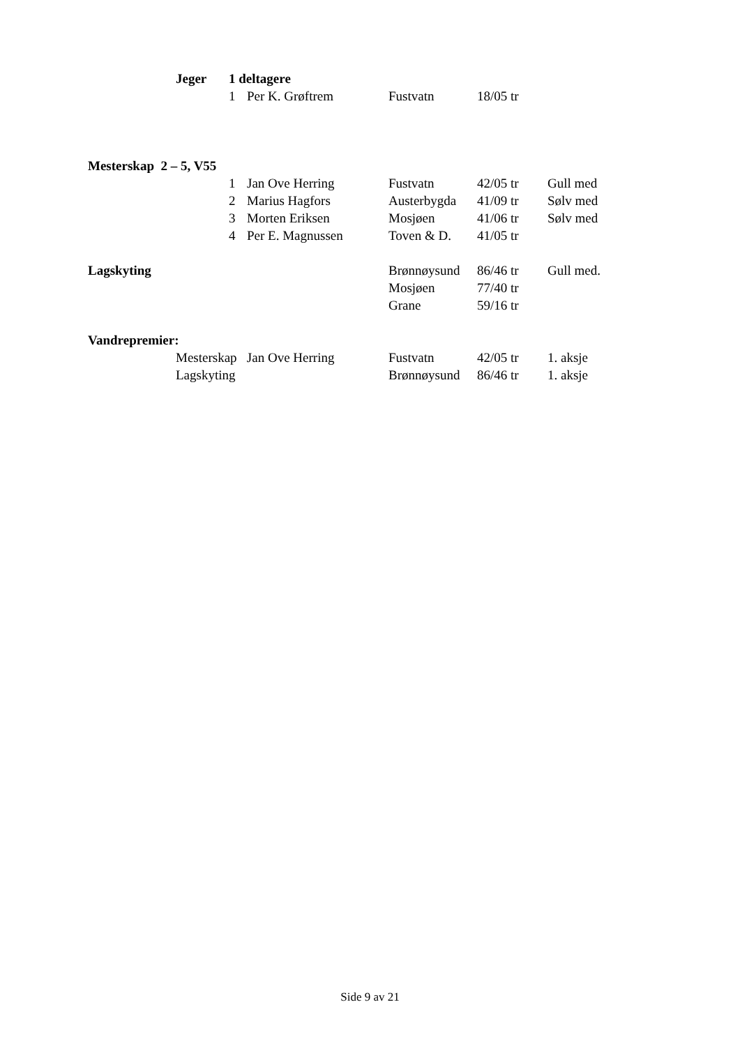| | Jeger | 1 deltagere | | | | |
| | | 1 | Per K. Grøftrem | Fustvatn | 18/05 tr | |
| Mesterskap 2 – 5, V55 | | | | | | |
| | | 1 | Jan Ove Herring | Fustvatn | 42/05 tr | Gull med |
| | | 2 | Marius Hagfors | Austerbygda | 41/09 tr | Sølv med |
| | | 3 | Morten Eriksen | Mosjøen | 41/06 tr | Sølv med |
| | | 4 | Per E. Magnussen | Toven & D. | 41/05 tr | |
| Lagskyting | | | | Brønnøysund | 86/46 tr | Gull med. |
| | | | | Mosjøen | 77/40 tr | |
| | | | | Grane | 59/16 tr | |
| Vandrepremier: | | | | | | |
| | Mesterskap Jan Ove Herring | | | Fustvatn | 42/05 tr | 1. aksje |
| | Lagskyting | | | Brønnøysund | 86/46 tr | 1. aksje |
Side 9 av 21